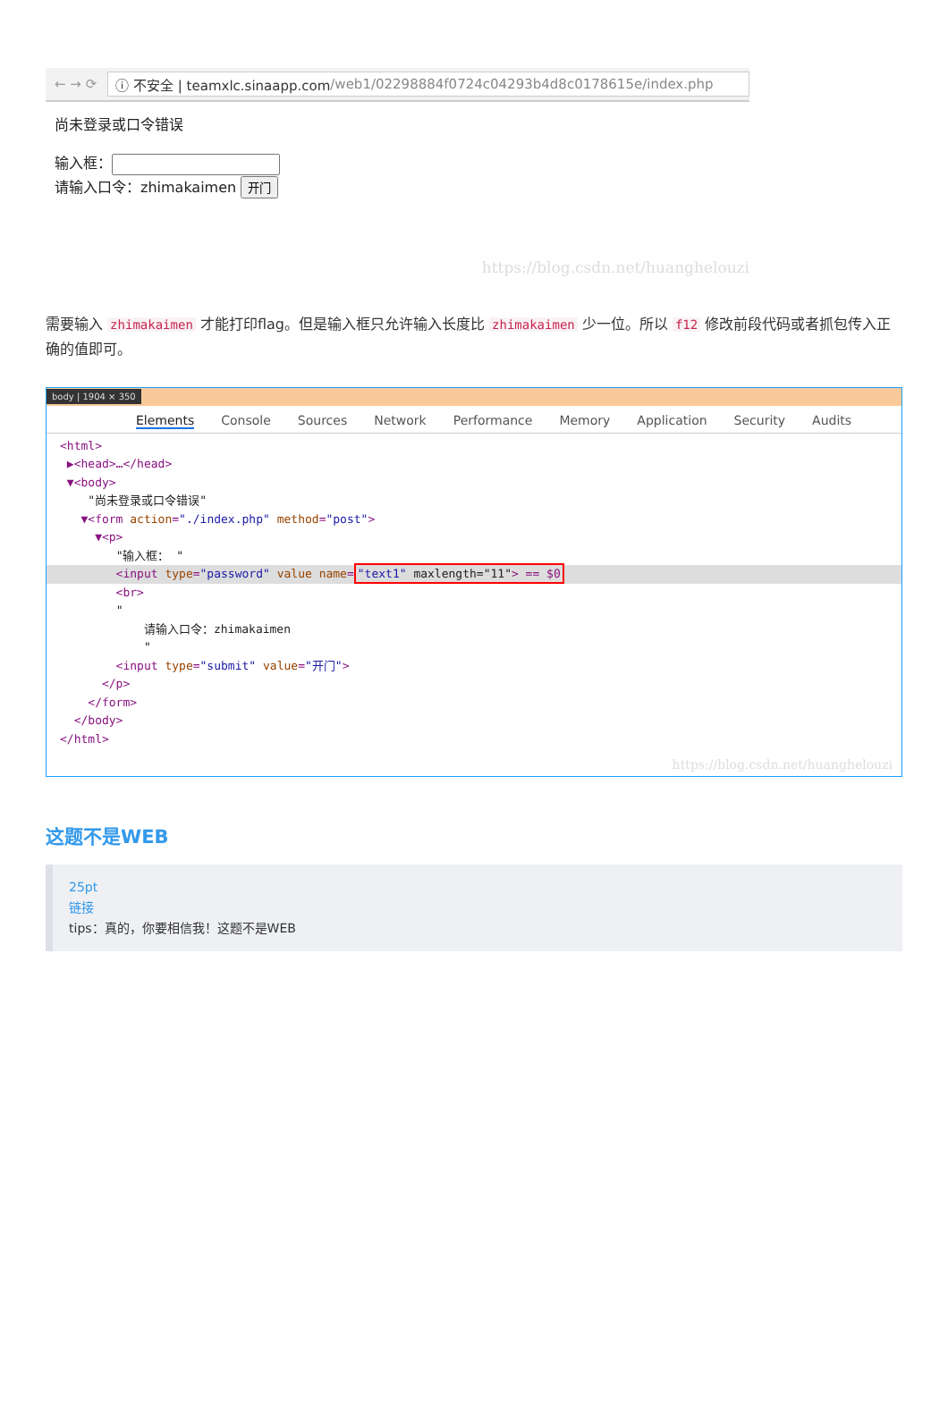← → ⟳
ⓘ 不安全 | teamxlc.sinaapp.com /web1/02298884f0724c04293b4d8c0178615e/index.php
尚未登录或口令错误
输入框：
请输入口令：zhimakaimen 开门
https://blog.csdn.net/huanghelouzi
需要输入 zhimakaimen 才能打印flag。但是输入框只允许输入长度比 zhimakaimen 少一位。所以 f12 修改前段代码或者抓包传入正确的值即可。
body | 1904 × 350
Elements Console Sources Network Performance Memory Application Security Audits
<html>
 ▶<head>…</head>
 ▼<body>
    "尚未登录或口令错误"
   ▼<form action="./index.php" method="post">
     ▼<p>
        "输入框： "
        <input type="password" value name="text1" maxlength="11"> == $0        <br>
        "
            请输入口令：zhimakaimen
            "
        <input type="submit" value="开门">
      </p>
    </form>
  </body>
</html>
https://blog.csdn.net/huanghelouzi
这题不是WEB
25pt
链接
tips：真的，你要相信我！这题不是WEB